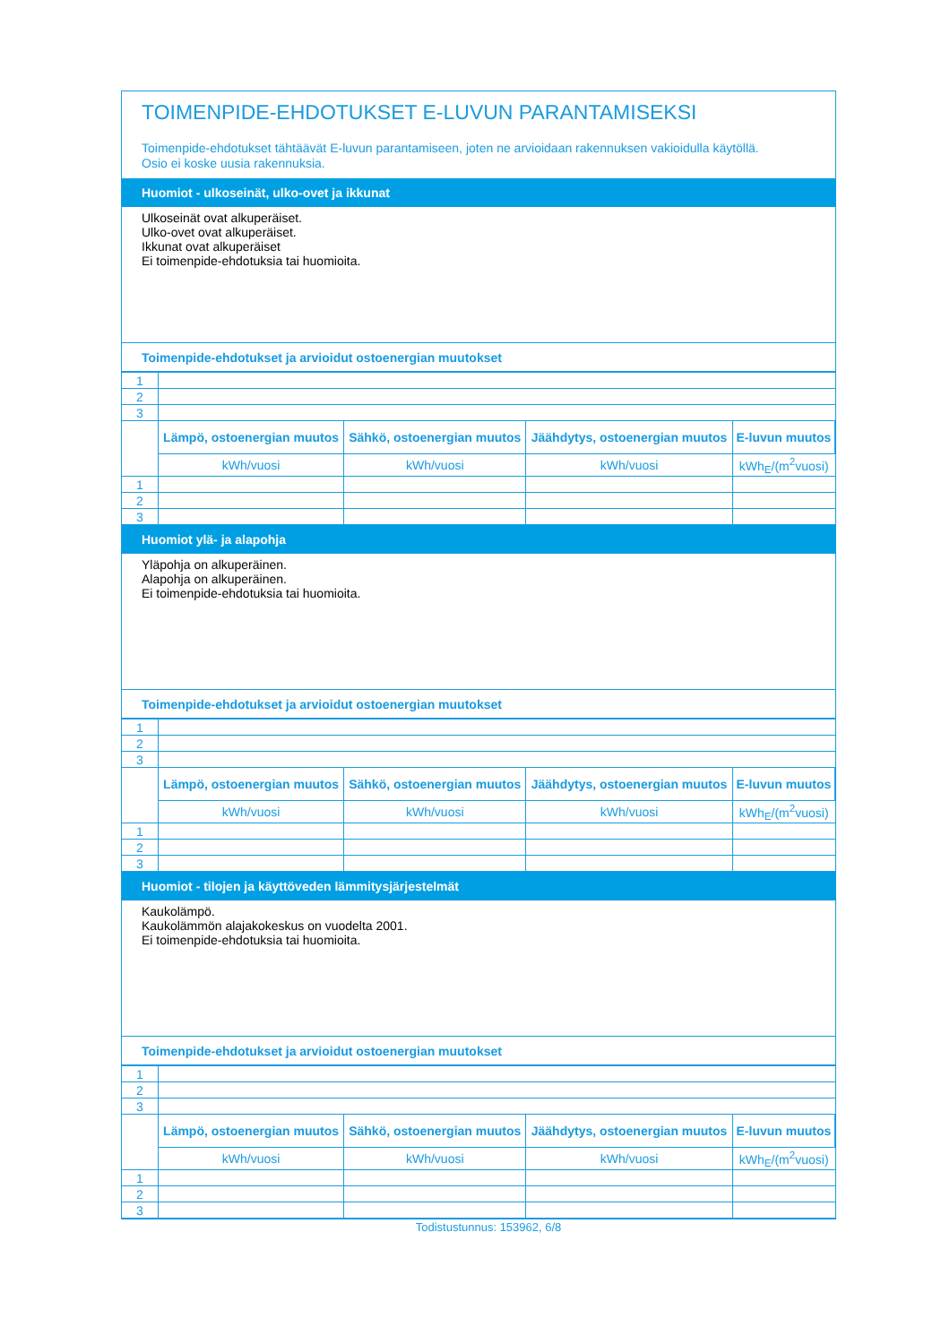TOIMENPIDE-EHDOTUKSET E-LUVUN PARANTAMISEKSI
Toimenpide-ehdotukset tähtäävät E-luvun parantamiseen, joten ne arvioidaan rakennuksen vakioidulla käytöllä.
Osio ei koske uusia rakennuksia.
Huomiot - ulkoseinät, ulko-ovet ja ikkunat
Ulkoseinät ovat alkuperäiset.
Ulko-ovet ovat alkuperäiset.
Ikkunat ovat alkuperäiset
Ei toimenpide-ehdotuksia tai huomioita.
Toimenpide-ehdotukset ja arvioidut ostoenergian muutokset
| 1 | | | | |
| 2 | | | | |
| 3 | | | | |
| | Lämpö, ostoenergian muutos | Sähkö, ostoenergian muutos | Jäähdytys, ostoenergian muutos | E-luvun muutos |
| | kWh/vuosi | kWh/vuosi | kWh/vuosi | kWh<sub>E</sub>/(m<sup>2</sup>vuosi) |
| 1 | | | | |
| 2 | | | | |
| 3 | | | | |
Huomiot ylä- ja alapohja
Yläpohja on alkuperäinen.
Alapohja on alkuperäinen.
Ei toimenpide-ehdotuksia tai huomioita.
Toimenpide-ehdotukset ja arvioidut ostoenergian muutokset
| 1 | | | | |
| 2 | | | | |
| 3 | | | | |
| | Lämpö, ostoenergian muutos | Sähkö, ostoenergian muutos | Jäähdytys, ostoenergian muutos | E-luvun muutos |
| | kWh/vuosi | kWh/vuosi | kWh/vuosi | kWh<sub>E</sub>/(m<sup>2</sup>vuosi) |
| 1 | | | | |
| 2 | | | | |
| 3 | | | | |
Huomiot - tilojen ja käyttöveden lämmitysjärjestelmät
Kaukolämpö.
Kaukolämmön alajakokeskus on vuodelta 2001.
Ei toimenpide-ehdotuksia tai huomioita.
Toimenpide-ehdotukset ja arvioidut ostoenergian muutokset
| 1 | | | | |
| 2 | | | | |
| 3 | | | | |
| | Lämpö, ostoenergian muutos | Sähkö, ostoenergian muutos | Jäähdytys, ostoenergian muutos | E-luvun muutos |
| | kWh/vuosi | kWh/vuosi | kWh/vuosi | kWh<sub>E</sub>/(m<sup>2</sup>vuosi) |
| 1 | | | | |
| 2 | | | | |
| 3 | | | | |
Todistustunnus: 153962, 6/8